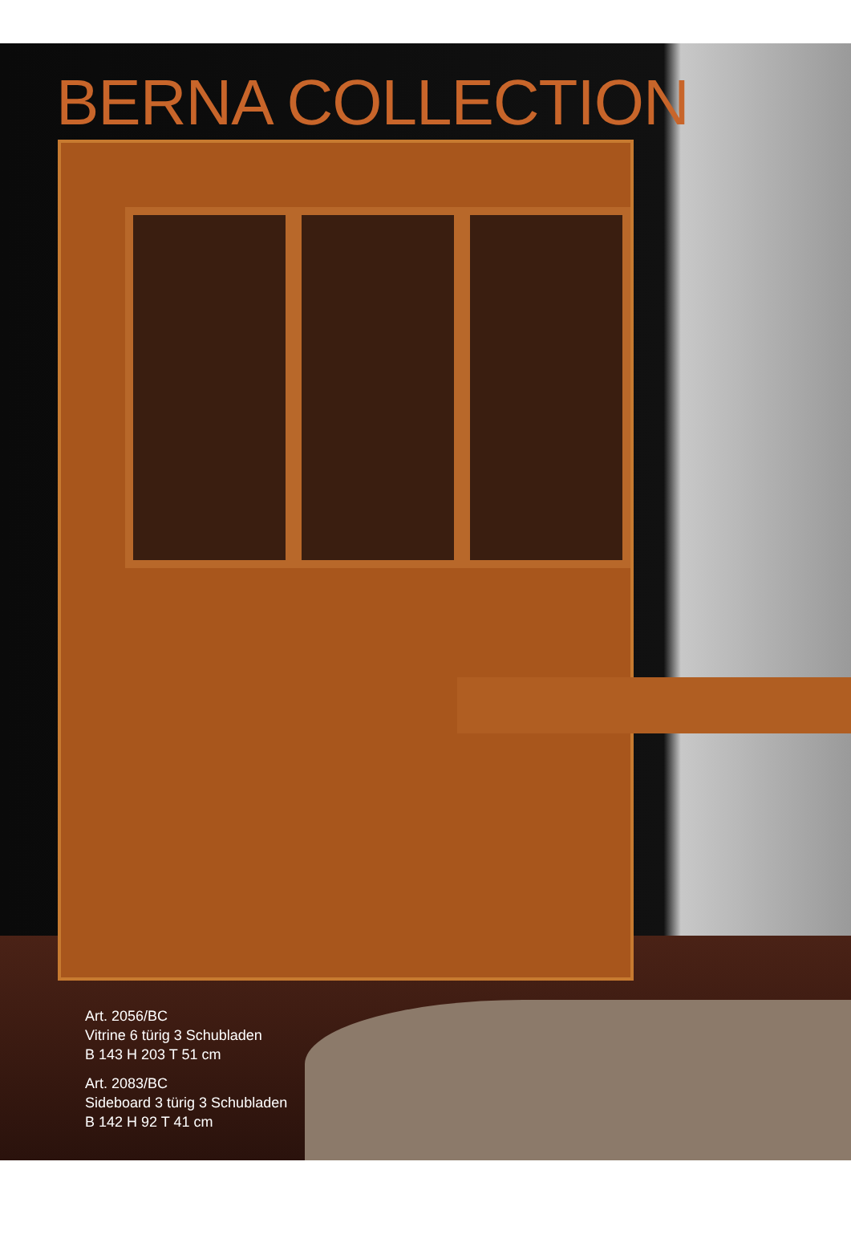BERNA COLLECTION
Art. 2056/BC
Vitrine 6 türig 3 Schubladen
B 143 H 203 T 51 cm
Art. 2083/BC
Sideboard 3 türig 3 Schubladen
B 142 H 92 T 41 cm